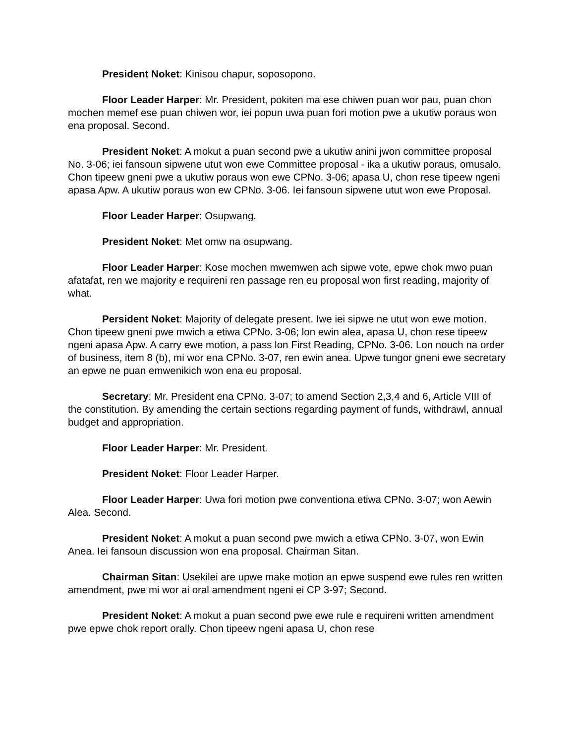President Noket: Kinisou chapur, soposopono.
Floor Leader Harper: Mr. President, pokiten ma ese chiwen puan wor pau, puan chon mochen memef ese puan chiwen wor, iei popun uwa puan fori motion pwe a ukutiw poraus won ena proposal. Second.
President Noket: A mokut a puan second pwe a ukutiw anini jwon committee proposal No. 3-06; iei fansoun sipwene utut won ewe Committee proposal - ika a ukutiw poraus, omusalo. Chon tipeew gneni pwe a ukutiw poraus won ewe CPNo. 3-06; apasa U, chon rese tipeew ngeni apasa Apw. A ukutiw poraus won ew CPNo. 3-06. Iei fansoun sipwene utut won ewe Proposal.
Floor Leader Harper: Osupwang.
President Noket: Met omw na osupwang.
Floor Leader Harper: Kose mochen mwemwen ach sipwe vote, epwe chok mwo puan afatafat, ren we majority e requireni ren passage ren eu proposal won first reading, majority of what.
Persident Noket: Majority of delegate present. Iwe iei sipwe ne utut won ewe motion. Chon tipeew gneni pwe mwich a etiwa CPNo. 3-06; lon ewin alea, apasa U, chon rese tipeew ngeni apasa Apw. A carry ewe motion, a pass lon First Reading, CPNo. 3-06. Lon nouch na order of business, item 8 (b), mi wor ena CPNo. 3-07, ren ewin anea. Upwe tungor gneni ewe secretary an epwe ne puan emwenikich won ena eu proposal.
Secretary: Mr. President ena CPNo. 3-07; to amend Section 2,3,4 and 6, Article VIII of the constitution. By amending the certain sections regarding payment of funds, withdrawl, annual budget and appropriation.
Floor Leader Harper: Mr. President.
President Noket: Floor Leader Harper.
Floor Leader Harper: Uwa fori motion pwe conventiona etiwa CPNo. 3-07; won Aewin Alea. Second.
President Noket: A mokut a puan second pwe mwich a etiwa CPNo. 3-07, won Ewin Anea. Iei fansoun discussion won ena proposal. Chairman Sitan.
Chairman Sitan: Usekilei are upwe make motion an epwe suspend ewe rules ren written amendment, pwe mi wor ai oral amendment ngeni ei CP 3-97; Second.
President Noket: A mokut a puan second pwe ewe rule e requireni written amendment pwe epwe chok report orally. Chon tipeew ngeni apasa U, chon rese